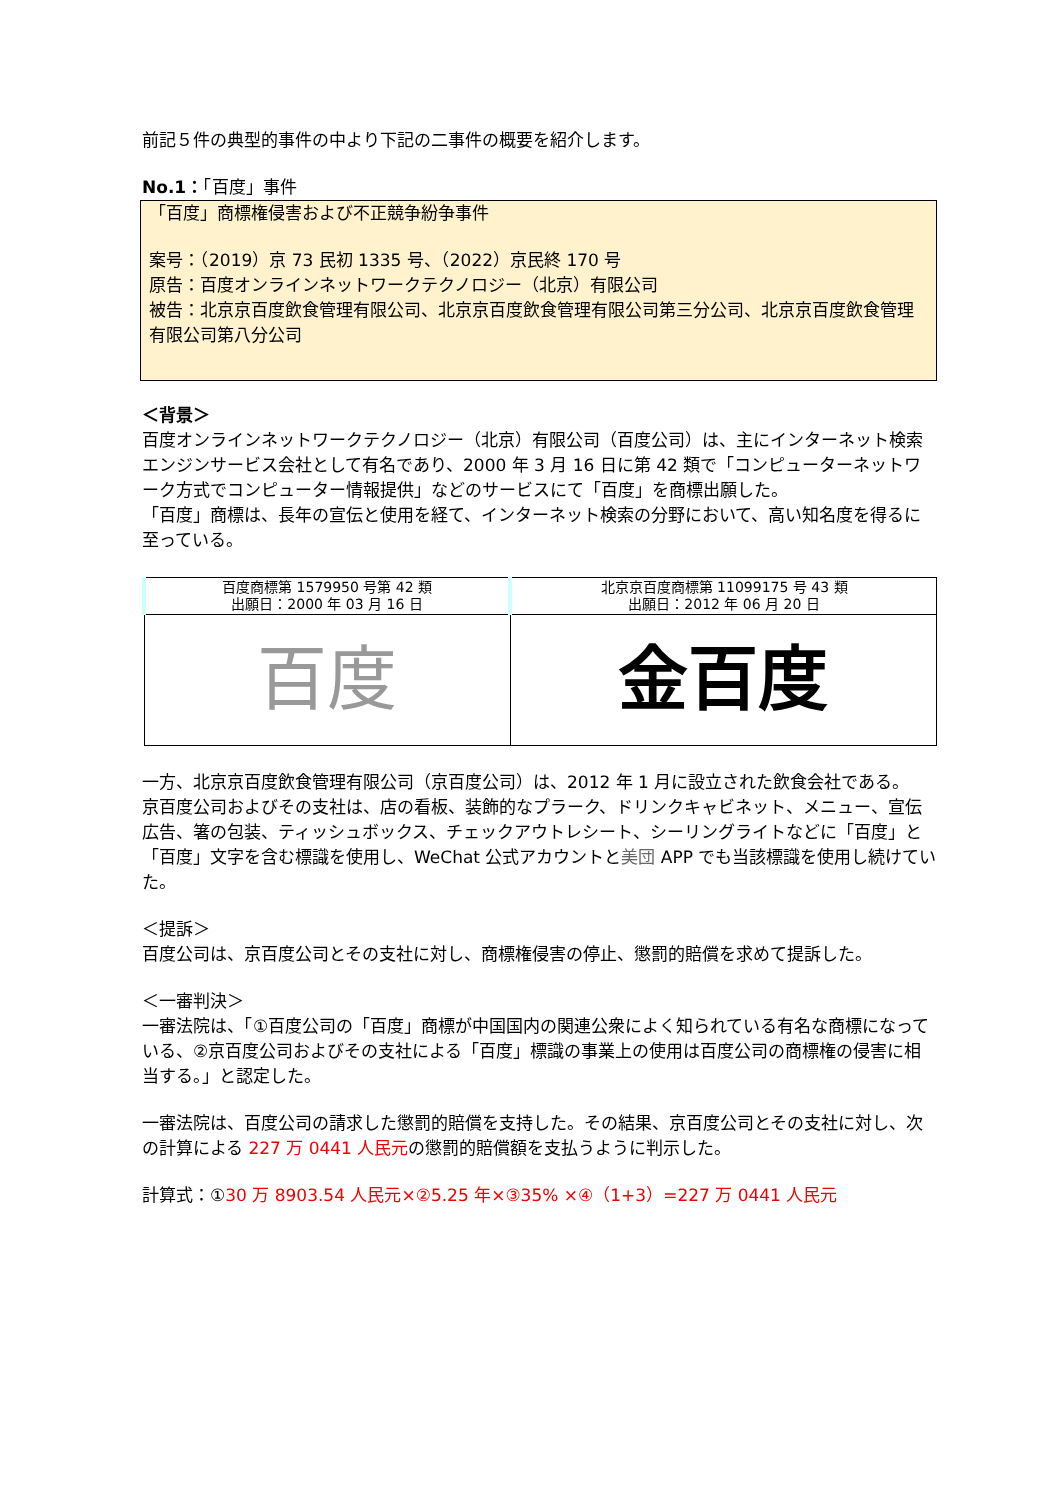前記５件の典型的事件の中より下記の二事件の概要を紹介します。
No.1：「百度」事件
「百度」商標権侵害および不正競争紛争事件
案号：（2019）京 73 民初 1335 号、（2022）京民終 170 号
原告：百度オンラインネットワークテクノロジー（北京）有限公司
被告：北京京百度飲食管理有限公司、北京京百度飲食管理有限公司第三分公司、北京京百度飲食管理有限公司第八分公司
＜背景＞
百度オンラインネットワークテクノロジー（北京）有限公司（百度公司）は、主にインターネット検索エンジンサービス会社として有名であり、2000 年 3 月 16 日に第 42 類で「コンピューターネットワーク方式でコンピューター情報提供」などのサービスにて「百度」を商標出願した。
「百度」商標は、長年の宣伝と使用を経て、インターネット検索の分野において、高い知名度を得るに至っている。
| 百度商標第 1579950 号第 42 類 出願日：2000 年 03 月 16 日 | 北京京百度商標第 11099175 号 43 類 出願日：2012 年 06 月 20 日 |
| --- | --- |
| 百度 | 金百度 |
一方、北京京百度飲食管理有限公司（京百度公司）は、2012 年 1 月に設立された飲食会社である。
京百度公司およびその支社は、店の看板、装飾的なプラーク、ドリンクキャビネット、メニュー、宣伝広告、箸の包装、ティッシュボックス、チェックアウトレシート、シーリングライトなどに「百度」と「百度」文字を含む標識を使用し、WeChat 公式アカウントと美団 APP でも当該標識を使用し続けていた。
＜提訴＞
百度公司は、京百度公司とその支社に対し、商標権侵害の停止、懲罰的賠償を求めて提訴した。
＜一審判決＞
一審法院は、「①百度公司の「百度」商標が中国国内の関連公衆によく知られている有名な商標になっている、②京百度公司およびその支社による「百度」標識の事業上の使用は百度公司の商標権の侵害に相当する。」と認定した。
一審法院は、百度公司の請求した懲罰的賠償を支持した。その結果、京百度公司とその支社に対し、次の計算による 227 万 0441 人民元の懲罰的賠償額を支払うように判示した。
計算式：①30 万 8903.54 人民元×②5.25 年×③35% ×④（1+3）=227 万 0441 人民元